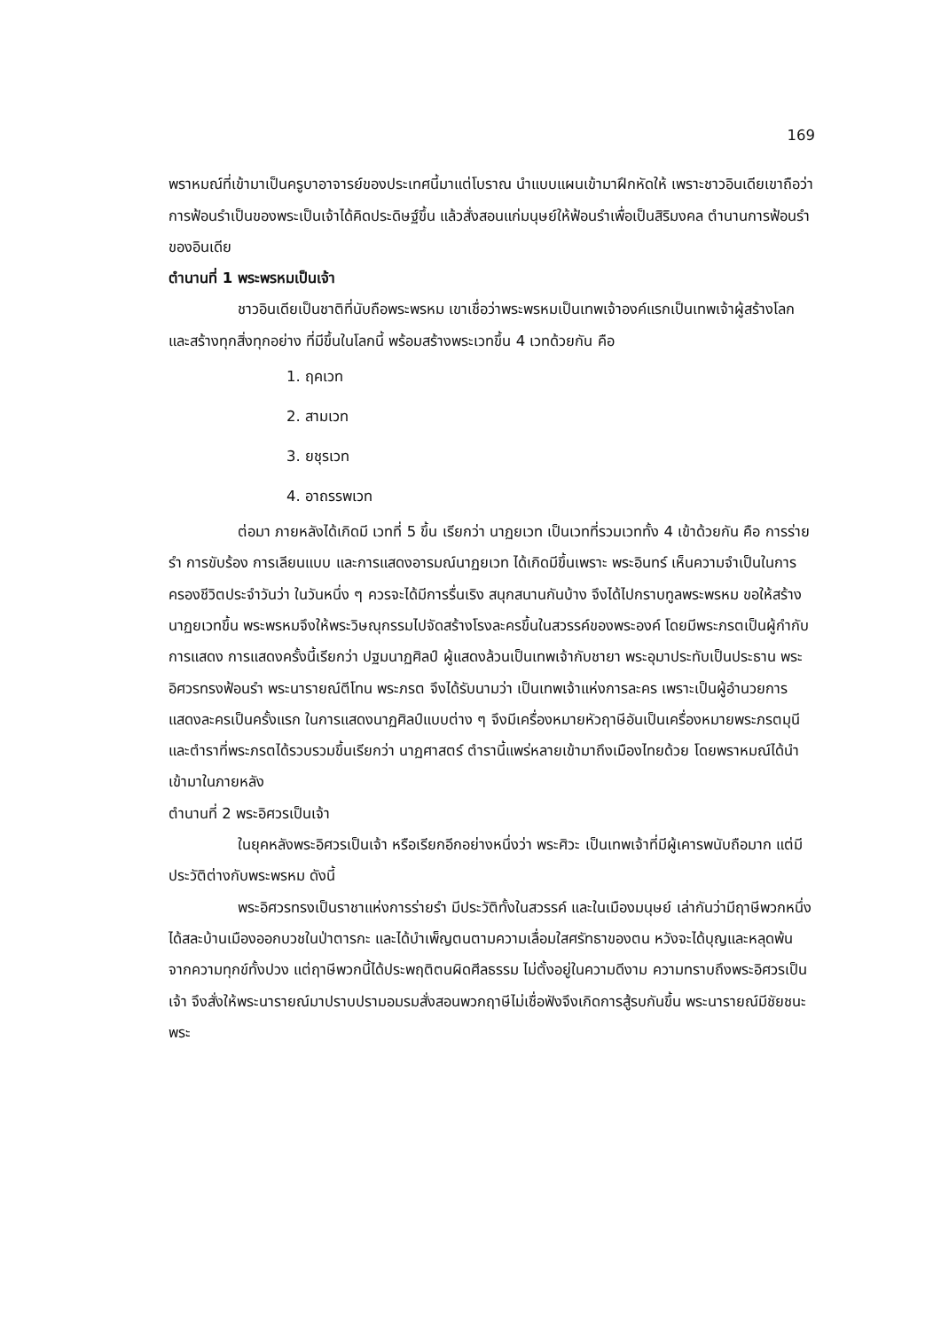169
พราหมณ์ที่เข้ามาเป็นครูบาอาจารย์ของประเทศนี้มาแต่โบราณ นำแบบแผนเข้ามาฝึกหัดให้ เพราะชาวอินเดียเขาถือว่า การฟ้อนรำเป็นของพระเป็นเจ้าได้คิดประดิษฐ์ขึ้น แล้วสั่งสอนแก่มนุษย์ให้ฟ้อนรำเพื่อเป็นสิริมงคล ตำนานการฟ้อนรำของอินเดีย
ตำนานที่ 1 พระพรหมเป็นเจ้า
ชาวอินเดียเป็นชาติที่นับถือพระพรหม เขาเชื่อว่าพระพรหมเป็นเทพเจ้าองค์แรกเป็นเทพเจ้าผู้สร้างโลกและสร้างทุกสิ่งทุกอย่าง ที่มีขึ้นในโลกนี้ พร้อมสร้างพระเวทขึ้น 4 เวทด้วยกัน คือ
1. ฤคเวท
2. สามเวท
3. ยชุรเวท
4. อาถรรพเวท
ต่อมา ภายหลังได้เกิดมี เวทที่ 5 ขึ้น เรียกว่า นาฏยเวท เป็นเวทที่รวมเวททั้ง 4 เข้าด้วยกัน คือ การร่ายรำ การขับร้อง การเลียนแบบ และการแสดงอารมณ์นาฏยเวท ได้เกิดมีขึ้นเพราะ พระอินทร์ เห็นความจำเป็นในการครองชีวิตประจำวันว่า ในวันหนึ่ง ๆ ควรจะได้มีการรื่นเริง สนุกสนานกันบ้าง จึงได้ไปกราบทูลพระพรหม ขอให้สร้างนาฏยเวทขึ้น พระพรหมจึงให้พระวิษณุกรรมไปจัดสร้างโรงละครขึ้นในสวรรค์ของพระองค์ โดยมีพระภรตเป็นผู้กำกับการแสดง การแสดงครั้งนี้เรียกว่า ปฐมนาฏศิลป์ ผู้แสดงล้วนเป็นเทพเจ้ากับชายา พระอุมาประทับเป็นประธาน พระอิศวรทรงฟ้อนรำ พระนารายณ์ตีโทน พระภรต จึงได้รับนามว่า เป็นเทพเจ้าแห่งการละคร เพราะเป็นผู้อำนวยการแสดงละครเป็นครั้งแรก ในการแสดงนาฏศิลป์แบบต่าง ๆ จึงมีเครื่องหมายหัวฤาษีอันเป็นเครื่องหมายพระภรตมุนี และตำราที่พระภรตได้รวบรวมขึ้นเรียกว่า นาฏศาสตร์ ตำรานี้แพร่หลายเข้ามาถึงเมืองไทยด้วย โดยพราหมณ์ได้นำเข้ามาในภายหลัง
ตำนานที่ 2 พระอิศวรเป็นเจ้า
ในยุคหลังพระอิศวรเป็นเจ้า หรือเรียกอีกอย่างหนึ่งว่า พระศิวะ เป็นเทพเจ้าที่มีผู้เคารพนับถือมาก แต่มีประวัติต่างกับพระพรหม ดังนี้
พระอิศวรทรงเป็นราชาแห่งการร่ายรำ มีประวัติทั้งในสวรรค์ และในเมืองมนุษย์ เล่ากันว่ามีฤาษีพวกหนึ่งได้สละบ้านเมืองออกบวชในป่าตารกะ และได้บำเพ็ญตนตามความเลื่อมใสศรัทธาของตน หวังจะได้บุญและหลุดพ้นจากความทุกข์ทั้งปวง แต่ฤาษีพวกนี้ได้ประพฤติตนผิดศีลธรรม ไม่ตั้งอยู่ในความดีงาม ความทราบถึงพระอิศวรเป็นเจ้า จึงสั่งให้พระนารายณ์มาปราบปรามอมรมสั่งสอนพวกฤาษีไม่เชื่อฟังจึงเกิดการสู้รบกันขึ้น พระนารายณ์มีชัยชนะ พระ